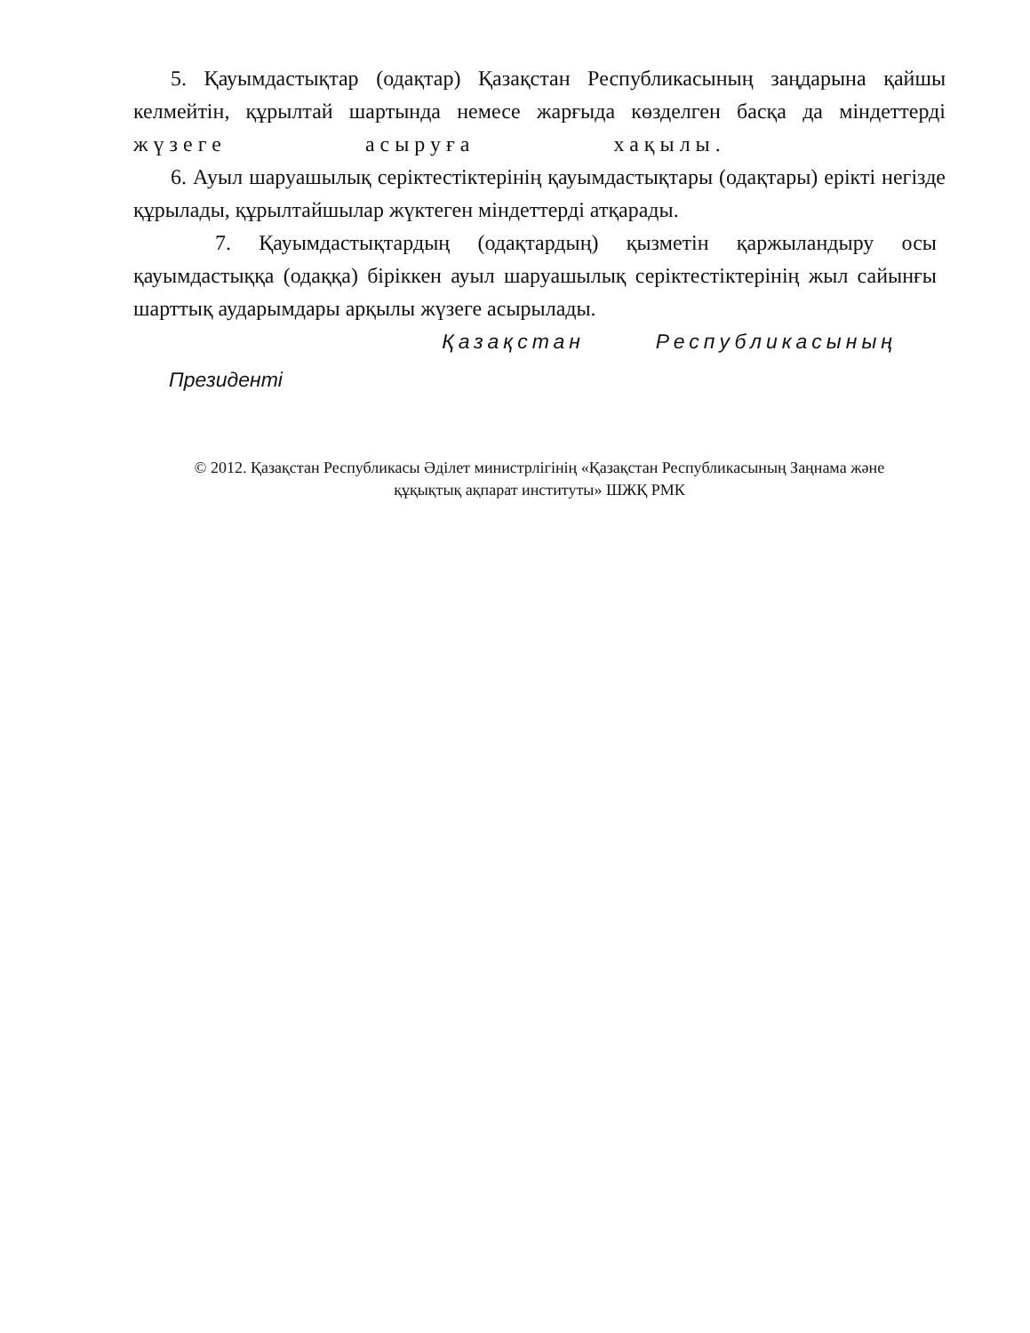5. Қауымдастықтар (одақтар) Қазақстан Республикасының заңдарына қайшы келмейтін, құрылтай шартында немесе жарғыда көзделген басқа да міндеттерді жүзеге асыруға хақылы.
6. Ауыл шаруашылық серіктестіктерінің қауымдастықтары (одақтары) ерікті негізде құрылады, құрылтайшылар жүктеген міндеттерді атқарады.
7. Қауымдастықтардың (одақтардың) қызметін қаржыландыру осы қауымдастыққа (одаққа) біріккен ауыл шаруашылық серіктестіктерінің жыл сайынғы шарттық аударымдары арқылы жүзеге асырылады.
Қазақстан Республикасының
Президенті
© 2012. Қазақстан Республикасы Әділет министрлігінің «Қазақстан Республикасының Заңнама және
құқықтық ақпарат институты» ШЖҚ РМК